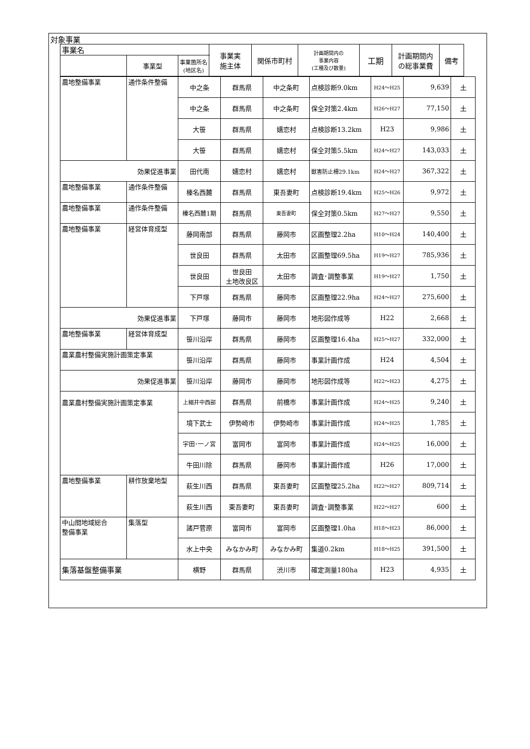対象事業
| 事業名 | 事業実 施主体 | 関係市町村 | 計画期間内の 事業内容 (工種及び数量) | 工期 | 計画期間内 の総事業費 | 備考 |
| --- | --- | --- | --- | --- | --- | --- |
| / / 事業型 / 事業箇所名 (地区名) / | | | | | | |
| 農地整備事業 | 通作条件整備 | 中之条 | 群馬県 | 中之条町 | 点検診断9.0km | H24～H25 | 9,639 | 土 |
| | | 中之条 | 群馬県 | 中之条町 | 保全対策2.4km | H26～H27 | 77,150 | 土 |
| | | 大笹 | 群馬県 | 嬬恋村 | 点検診断13.2km | H23 | 9,986 | 土 |
| | | 大笹 | 群馬県 | 嬬恋村 | 保全対策5.5km | H24～H27 | 143,033 | 土 |
| 効果促進事業 | | 田代南 | 嬬恋村 | 嬬恋村 | 獣害防止柵29.1km | H24～H27 | 367,322 | 土 |
| 農地整備事業 | 通作条件整備 | 榛名西麓 | 群馬県 | 東吾妻町 | 点検診断19.4km | H25～H26 | 9,972 | 土 |
| 農地整備事業 | 通作条件整備 | 榛名西麓1期 | 群馬県 | 東吾妻町 | 保全対策0.5km | H27～H27 | 9,550 | 土 |
| 農地整備事業 | 経営体育成型 | 藤岡南部 | 群馬県 | 藤岡市 | 区画整理2.2ha | H10～H24 | 140,400 | 土 |
| | | 世良田 | 群馬県 | 太田市 | 区画整理69.5ha | H19～H27 | 785,936 | 土 |
| | | 世良田 | 世良田 土地改良区 | 太田市 | 調査･調整事業 | H19～H27 | 1,750 | 土 |
| | | 下戸塚 | 群馬県 | 藤岡市 | 区画整理22.9ha | H24～H27 | 275,600 | 土 |
| 効果促進事業 | | 下戸塚 | 藤岡市 | 藤岡市 | 地形図作成等 | H22 | 2,668 | 土 |
| 農地整備事業 | 経営体育成型 | 笹川沿岸 | 群馬県 | 藤岡市 | 区画整理16.4ha | H25～H27 | 332,000 | 土 |
| 農業農村整備実施計画策定事業 | | 笹川沿岸 | 群馬県 | 藤岡市 | 事業計画作成 | H24 | 4,504 | 土 |
| 効果促進事業 | | 笹川沿岸 | 藤岡市 | 藤岡市 | 地形図作成等 | H22～H23 | 4,275 | 土 |
| 農業農村整備実施計画策定事業 | | 上細井中西部 | 群馬県 | 前橋市 | 事業計画作成 | H24～H25 | 9,240 | 土 |
| | | 境下武士 | 伊勢崎市 | 伊勢崎市 | 事業計画作成 | H24～H25 | 1,785 | 土 |
| | | 宇田･一ノ宮 | 富岡市 | 富岡市 | 事業計画作成 | H24～H25 | 16,000 | 土 |
| | | 牛田川除 | 群馬県 | 藤岡市 | 事業計画作成 | H26 | 17,000 | 土 |
| 農地整備事業 | 耕作放棄地型 | 萩生川西 | 群馬県 | 東吾妻町 | 区画整理25.2ha | H22～H27 | 809,714 | 土 |
| | | 萩生川西 | 東吾妻町 | 東吾妻町 | 調査･調整事業 | H22～H27 | 600 | 土 |
| 中山間地域総合 整備事業 | 集落型 | 諸戸菅原 | 富岡市 | 富岡市 | 区画整理1.0ha | H18～H23 | 86,000 | 土 |
| | | 水上中央 | みなかみ町 | みなかみ町 | 集道0.2km | H18～H25 | 391,500 | 土 |
| 集落基盤整備事業 | | 横野 | 群馬県 | 渋川市 | 確定測量180ha | H23 | 4,935 | 土 |